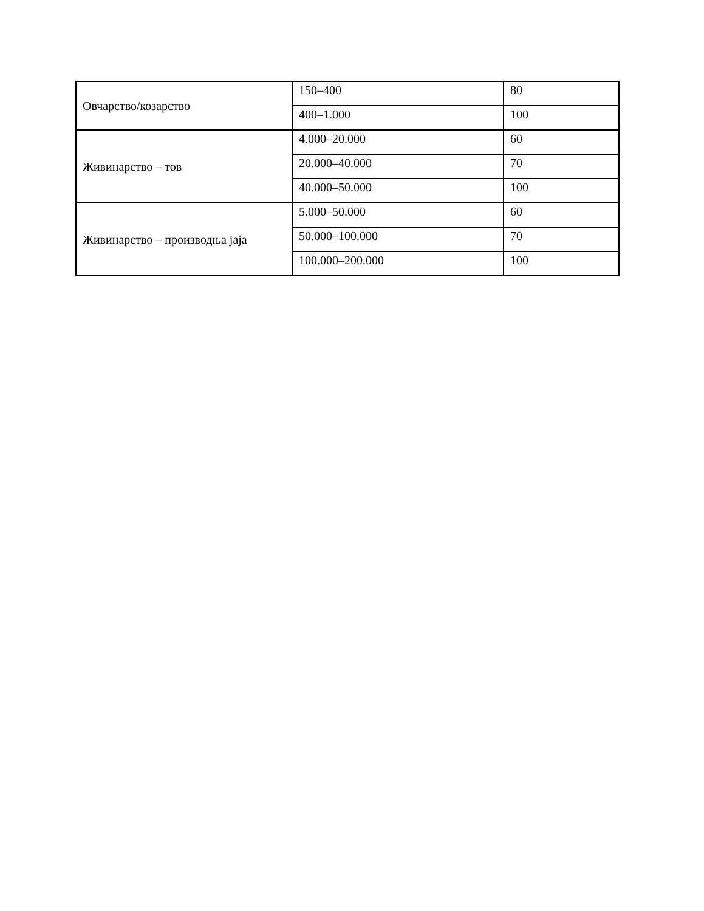| Овчарство/козарство | 150–400 | 80 |
| | 400–1.000 | 100 |
| Живинарство – тов | 4.000–20.000 | 60 |
| | 20.000–40.000 | 70 |
| | 40.000–50.000 | 100 |
| Живинарство – производња јаја | 5.000–50.000 | 60 |
| | 50.000–100.000 | 70 |
| | 100.000–200.000 | 100 |